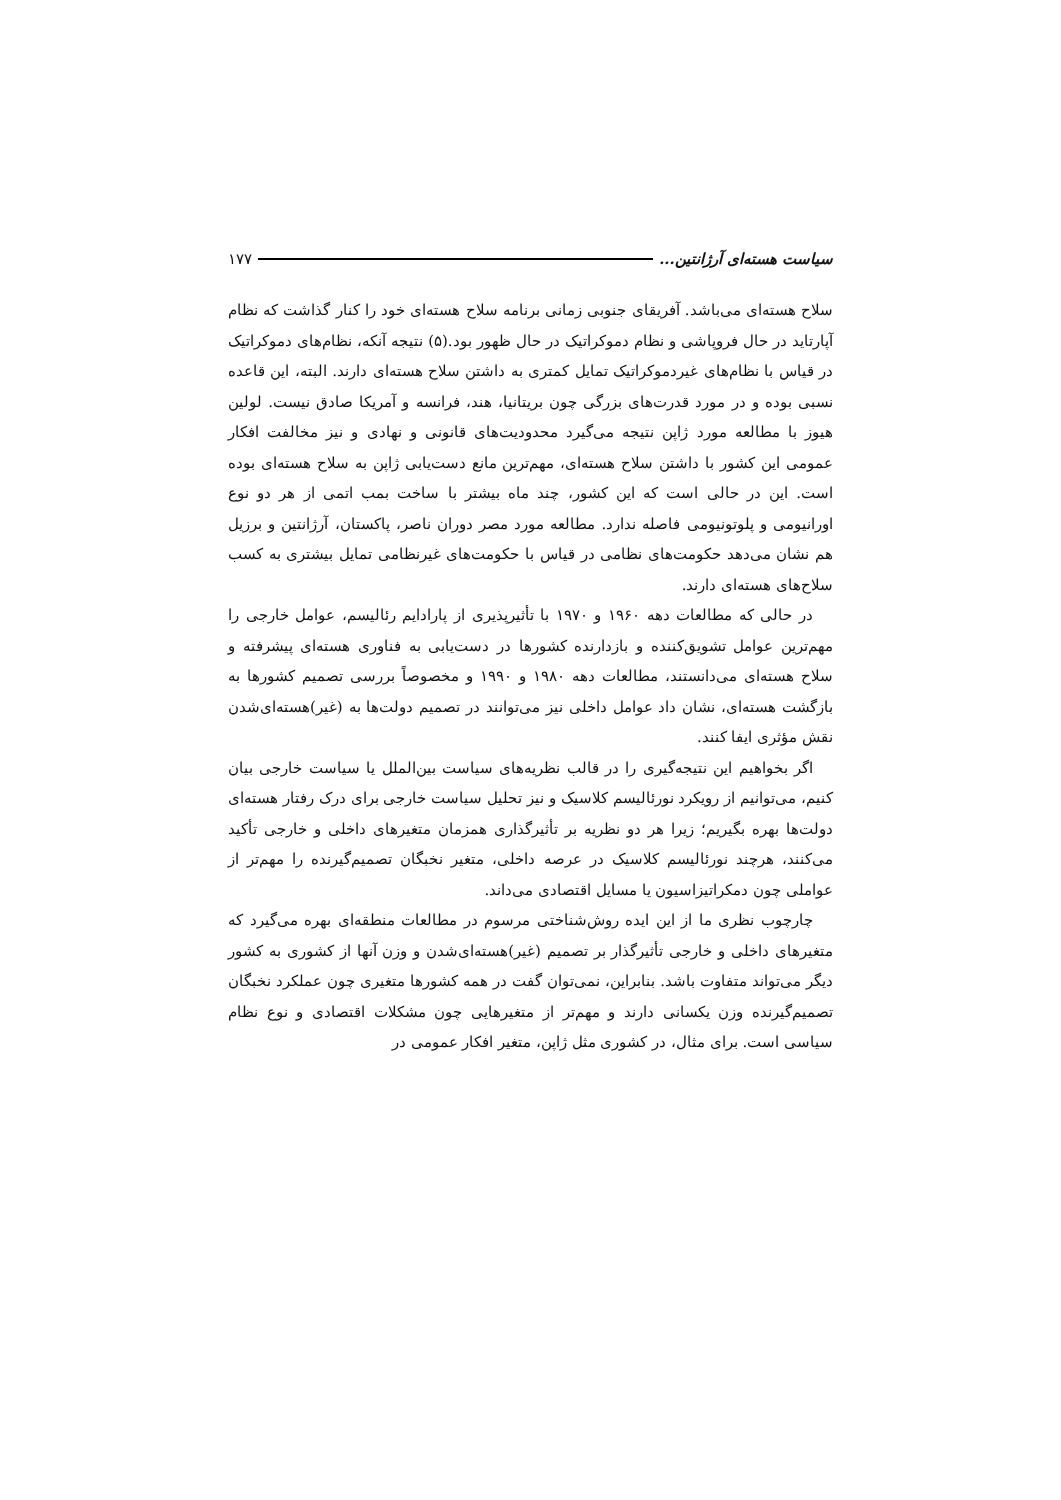سیاست هسته‌ای آرژانتین... ۱۷۷
سلاح هسته‌ای می‌باشد. آفریقای جنوبی زمانی برنامه سلاح هسته‌ای خود را کنار گذاشت که نظام آپارتاید در حال فروپاشی و نظام دموکراتیک در حال ظهور بود.(۵) نتیجه آنکه، نظام‌های دموکراتیک در قیاس با نظام‌های غیردموکراتیک تمایل کمتری به داشتن سلاح هسته‌ای دارند. البته، این قاعده نسبی بوده و در مورد قدرت‌های بزرگی چون بریتانیا، هند، فرانسه و آمریکا صادق نیست. لولین هیوز با مطالعه مورد ژاپن نتیجه می‌گیرد محدودیت‌های قانونی و نهادی و نیز مخالفت افکار عمومی این کشور با داشتن سلاح هسته‌ای، مهم‌ترین مانع دست‌یابی ژاپن به سلاح هسته‌ای بوده است. این در حالی است که این کشور، چند ماه بیشتر با ساخت بمب اتمی از هر دو نوع اورانیومی و پلوتونیومی فاصله ندارد. مطالعه مورد مصر دوران ناصر، پاکستان، آرژانتین و برزیل هم نشان می‌دهد حکومت‌های نظامی در قیاس با حکومت‌های غیرنظامی تمایل بیشتری به کسب سلاح‌های هسته‌ای دارند.
در حالی که مطالعات دهه ۱۹۶۰ و ۱۹۷۰ با تأثیرپذیری از پارادایم رئالیسم، عوامل خارجی را مهم‌ترین عوامل تشویق‌کننده و بازدارنده کشورها در دست‌یابی به فناوری هسته‌ای پیشرفته و سلاح هسته‌ای می‌دانستند، مطالعات دهه ۱۹۸۰ و ۱۹۹۰ و مخصوصاً بررسی تصمیم کشورها به بازگشت هسته‌ای، نشان داد عوامل داخلی نیز می‌توانند در تصمیم دولت‌ها به (غیر)هسته‌ای‌شدن نقش مؤثری ایفا کنند.
اگر بخواهیم این نتیجه‌گیری را در قالب نظریه‌های سیاست بین‌الملل یا سیاست خارجی بیان کنیم، می‌توانیم از رویکرد نورئالیسم کلاسیک و نیز تحلیل سیاست خارجی برای درک رفتار هسته‌ای دولت‌ها بهره بگیریم؛ زیرا هر دو نظریه بر تأثیرگذاری همزمان متغیرهای داخلی و خارجی تأکید می‌کنند، هرچند نورئالیسم کلاسیک در عرصه داخلی، متغیر نخبگان تصمیم‌گیرنده را مهم‌تر از عواملی چون دمکراتیزاسیون یا مسایل اقتصادی می‌داند.
چارچوب نظری ما از این ایده روش‌شناختی مرسوم در مطالعات منطقه‌ای بهره می‌گیرد که متغیرهای داخلی و خارجی تأثیرگذار بر تصمیم (غیر)هسته‌ای‌شدن و وزن آنها از کشوری به کشور دیگر می‌تواند متفاوت باشد. بنابراین، نمی‌توان گفت در همه کشورها متغیری چون عملکرد نخبگان تصمیم‌گیرنده وزن یکسانی دارند و مهم‌تر از متغیرهایی چون مشکلات اقتصادی و نوع نظام سیاسی است. برای مثال، در کشوری مثل ژاپن، متغیر افکار عمومی در